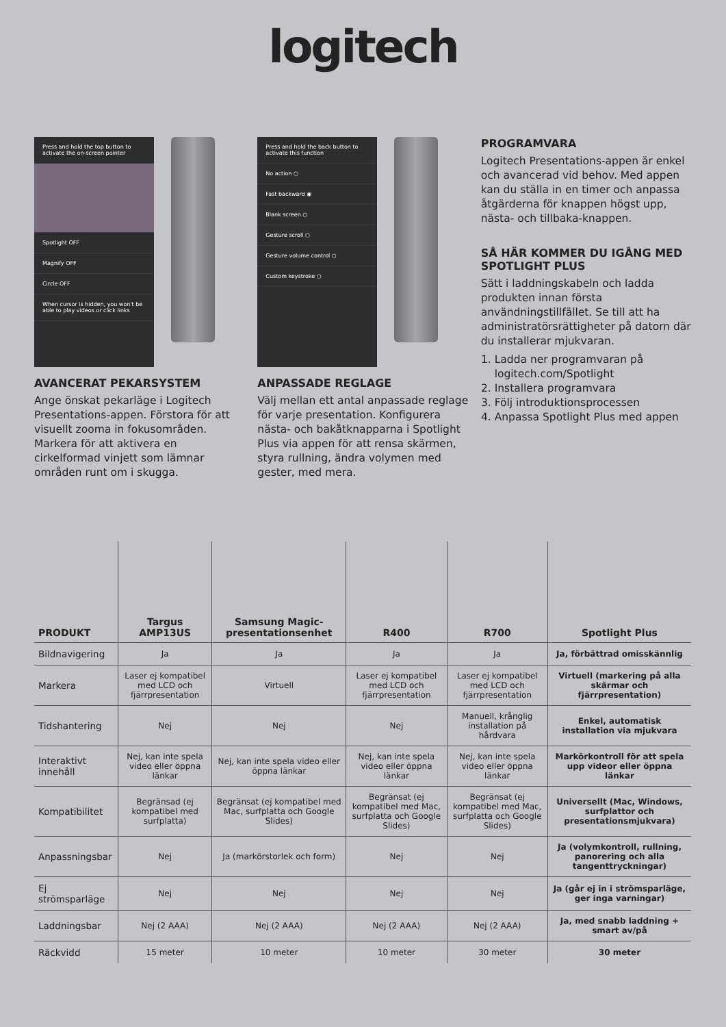logitech
Press and hold the top button to activate the on-screen pointer
Spotlight OFF
Magnify OFF
Circle OFF
When cursor is hidden, you won't be able to play videos or click links
AVANCERAT PEKARSYSTEM
Ange önskat pekarläge i Logitech Presentations-appen. Förstora för att visuellt zooma in fokusområden. Markera för att aktivera en cirkelformad vinjett som lämnar områden runt om i skugga.
Press and hold the back button to activate this function
No action ○
Fast backward ◉
Blank screen ○
Gesture scroll ○
Gesture volume control ○
Custom keystroke ○
ANPASSADE REGLAGE
Välj mellan ett antal anpassade reglage för varje presentation. Konfigurera nästa- och bakåtknapparna i Spotlight Plus via appen för att rensa skärmen, styra rullning, ändra volymen med gester, med mera.
PROGRAMVARA
Logitech Presentations-appen är enkel och avancerad vid behov. Med appen kan du ställa in en timer och anpassa åtgärderna för knappen högst upp, nästa- och tillbaka-knappen.
SÅ HÄR KOMMER DU IGÅNG MED SPOTLIGHT PLUS
Sätt i laddningskabeln och ladda produkten innan första användningstillfället. Se till att ha administratörsrättigheter på datorn där du installerar mjukvaran.
1. Ladda ner programvaran på logitech.com/Spotlight
2. Installera programvara
3. Följ introduktionsprocessen
4. Anpassa Spotlight Plus med appen
| PRODUKT | Targus AMP13US | Samsung Magic-presentationsenhet | R400 | R700 | Spotlight Plus |
| --- | --- | --- | --- | --- | --- |
| Bildnavigering | Ja | Ja | Ja | Ja | Ja, förbättrad omisskännlig |
| Markera | Laser ej kompatibel med LCD och fjärrpresentation | Virtuell | Laser ej kompatibel med LCD och fjärrpresentation | Laser ej kompatibel med LCD och fjärrpresentation | Virtuell (markering på alla skärmar och fjärrpresentation) |
| Tidshantering | Nej | Nej | Nej | Manuell, krånglig installation på hårdvara | Enkel, automatisk installation via mjukvara |
| Interaktivt innehåll | Nej, kan inte spela video eller öppna länkar | Nej, kan inte spela video eller öppna länkar | Nej, kan inte spela video eller öppna länkar | Nej, kan inte spela video eller öppna länkar | Markörkontroll för att spela upp videor eller öppna länkar |
| Kompatibilitet | Begränsad (ej kompatibel med surfplatta) | Begränsat (ej kompatibel med Mac, surfplatta och Google Slides) | Begränsat (ej kompatibel med Mac, surfplatta och Google Slides) | Begränsat (ej kompatibel med Mac, surfplatta och Google Slides) | Universellt (Mac, Windows, surfplattor och presentationsmjukvara) |
| Anpassningsbar | Nej | Ja (markörstorlek och form) | Nej | Nej | Ja (volymkontroll, rullning, panorering och alla tangenttryckningar) |
| Ej strömsparläge | Nej | Nej | Nej | Nej | Ja (går ej in i strömsparläge, ger inga varningar) |
| Laddningsbar | Nej (2 AAA) | Nej (2 AAA) | Nej (2 AAA) | Nej (2 AAA) | Ja, med snabb laddning + smart av/på |
| Räckvidd | 15 meter | 10 meter | 10 meter | 30 meter | 30 meter |